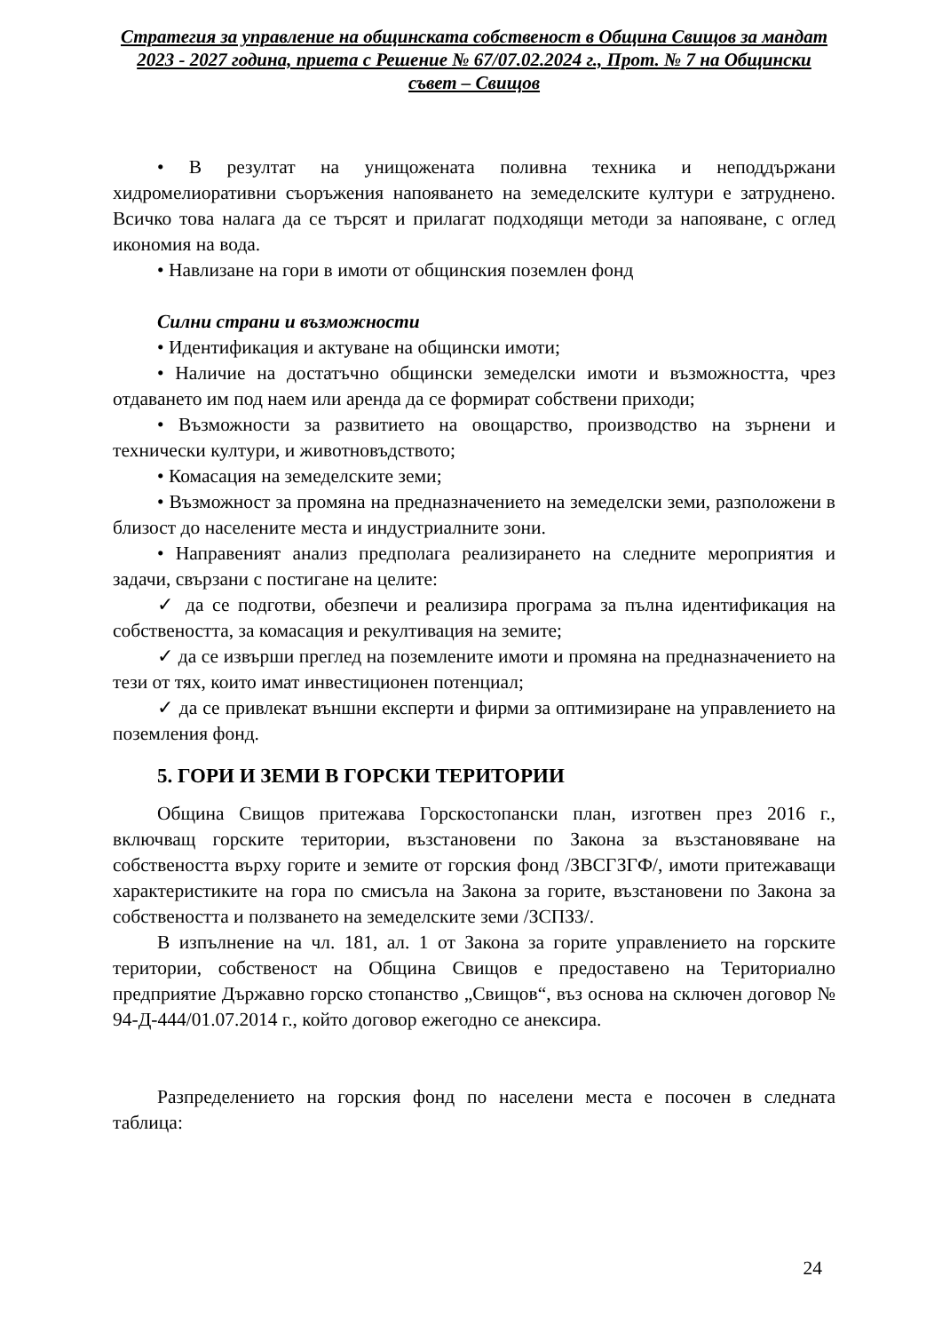Стратегия за управление на общинската собственост в Община Свищов за мандат 2023 - 2027 година, приета с Решение № 67/07.02.2024 г., Прот. № 7 на Общински съвет – Свищов
• В резултат на унищожената поливна техника и неподдържани хидромелиоративни съоръжения напояването на земеделските култури е затруднено. Всичко това налага да се търсят и прилагат подходящи методи за напояване, с оглед икономия на вода.
• Навлизане на гори в имоти от общинския поземлен фонд
Силни страни и възможности
• Идентификация и актуване на общински имоти;
• Наличие на достатъчно общински земеделски имоти и възможността, чрез отдаването им под наем или аренда да се формират собствени приходи;
• Възможности за развитието на овощарство, производство на зърнени и технически култури, и животновъдството;
• Комасация на земеделските земи;
• Възможност за промяна на предназначението на земеделски земи, разположени в близост до населените места и индустриалните зони.
• Направеният анализ предполага реализирането на следните мероприятия и задачи, свързани с постигане на целите:
✓ да се подготви, обезпечи и реализира програма за пълна идентификация на собствеността, за комасация и рекултивация на земите;
✓ да се извърши преглед на поземлените имоти и промяна на предназначението на тези от тях, които имат инвестиционен потенциал;
✓ да се привлекат външни експерти и фирми за оптимизиране на управлението на поземления фонд.
5. ГОРИ И ЗЕМИ В ГОРСКИ ТЕРИТОРИИ
Община Свищов притежава Горскостопански план, изготвен през 2016 г., включващ горските територии, възстановени по Закона за възстановяване на собствеността върху горите и земите от горския фонд /ЗВСГЗГФ/, имоти притежаващи характеристиките на гора по смисъла на Закона за горите, възстановени по Закона за собствеността и ползването на земеделските земи /ЗСПЗЗ/.
В изпълнение на чл. 181, ал. 1 от Закона за горите управлението на горските територии, собственост на Община Свищов е предоставено на Териториално предприятие Държавно горско стопанство „Свищов“, въз основа на сключен договор № 94-Д-444/01.07.2014 г., който договор ежегодно се анексира.
Разпределението на горския фонд по населени места е посочен в следната таблица:
24